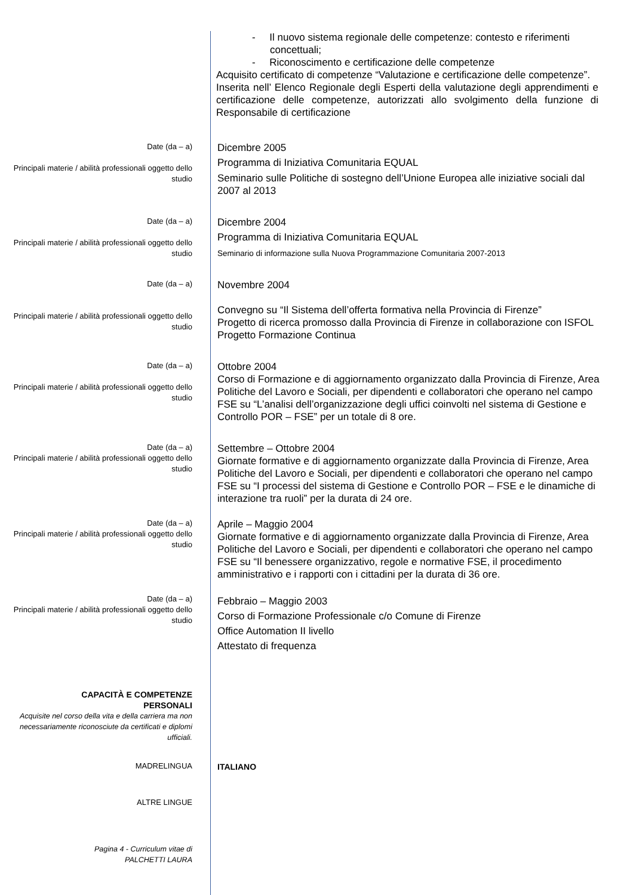- Il nuovo sistema regionale delle competenze: contesto e riferimenti concettuali;
- Riconoscimento e certificazione delle competenze
Acquisito certificato di competenze “Valutazione e certificazione delle competenze”.
Inserita nell’ Elenco Regionale degli Esperti della valutazione degli apprendimenti e certificazione delle competenze, autorizzati allo svolgimento della funzione di Responsabile di certificazione
Date (da – a)
Principali materie / abilità professionali oggetto dello studio
Dicembre 2005
Programma di Iniziativa Comunitaria EQUAL
Seminario sulle Politiche di sostegno dell’Unione Europea alle iniziative sociali dal 2007 al 2013
Date (da – a)
Principali materie / abilità professionali oggetto dello studio
Dicembre 2004
Programma di Iniziativa Comunitaria EQUAL
Seminario di informazione sulla Nuova Programmazione Comunitaria 2007-2013
Date (da – a)
Principali materie / abilità professionali oggetto dello studio
Novembre 2004
Convegno su “Il Sistema dell’offerta formativa nella Provincia di Firenze”
Progetto di ricerca promosso dalla Provincia di Firenze in collaborazione con ISFOL Progetto Formazione Continua
Date (da – a)
Principali materie / abilità professionali oggetto dello studio
Ottobre 2004
Corso di Formazione e di aggiornamento organizzato dalla Provincia di Firenze, Area Politiche del Lavoro e Sociali, per dipendenti e collaboratori che operano nel campo FSE su “L’analisi dell’organizzazione degli uffici coinvolti nel sistema di Gestione e Controllo POR – FSE” per un totale di 8 ore.
Date (da – a)
Principali materie / abilità professionali oggetto dello studio
Settembre – Ottobre 2004
Giornate formative e di aggiornamento organizzate dalla Provincia di Firenze, Area Politiche del Lavoro e Sociali, per dipendenti e collaboratori che operano nel campo FSE su “I processi del sistema di Gestione e Controllo POR – FSE e le dinamiche di interazione tra ruoli” per la durata di 24 ore.
Date (da – a)
Principali materie / abilità professionali oggetto dello studio
Aprile – Maggio 2004
Giornate formative e di aggiornamento organizzate dalla Provincia di Firenze, Area Politiche del Lavoro e Sociali, per dipendenti e collaboratori che operano nel campo FSE su “Il benessere organizzativo, regole e normative FSE, il procedimento amministrativo e i rapporti con i cittadini per la durata di 36 ore.
Date (da – a)
Principali materie / abilità professionali oggetto dello studio
Febbraio – Maggio 2003
Corso di Formazione Professionale c/o Comune di Firenze
Office Automation II livello
Attestato di frequenza
CAPACITÀ E COMPETENZE
PERSONALI
Acquisite nel corso della vita e della carriera ma non necessariamente riconosciute da certificati e diplomi ufficiali.
MADRELINGUA
ITALIANO
ALTRE LINGUE
Pagina 4 - Curriculum vitae di
PALCHETTI LAURA